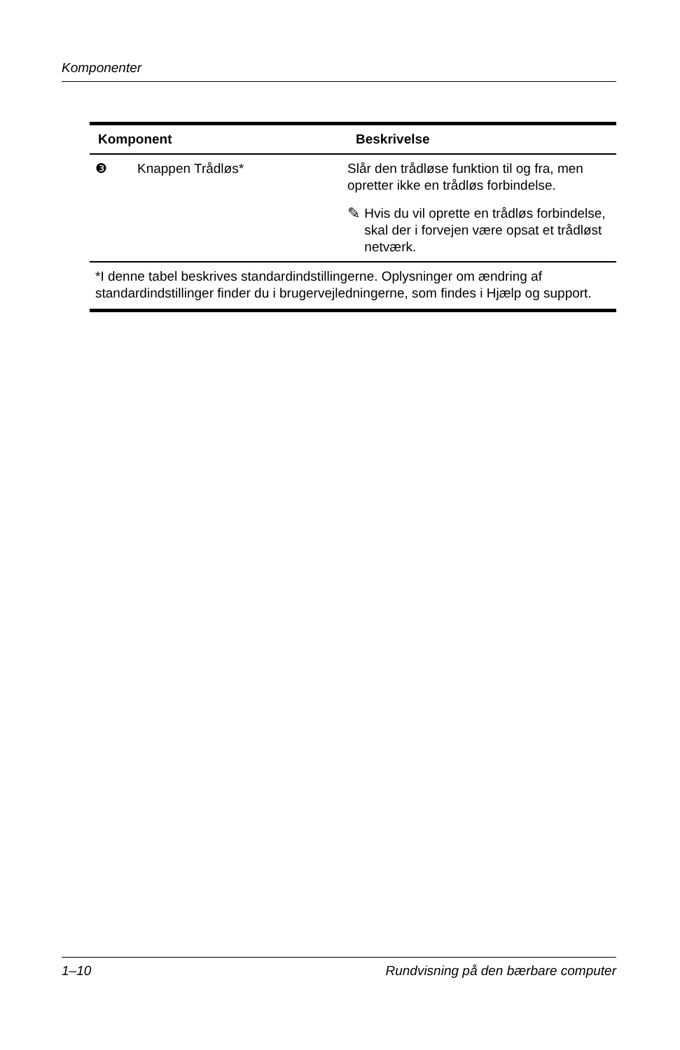Komponenter
| Komponent | | Beskrivelse |
| --- | --- | --- |
| ❸ | Knappen Trådløs* | Slår den trådløse funktion til og fra, men opretter ikke en trådløs forbindelse. ✎ Hvis du vil oprette en trådløs forbindelse, skal der i forvejen være opsat et trådløst netværk. |
| *I denne tabel beskrives standardindstillingerne. Oplysninger om ændring af standardindstillinger finder du i brugervejledningerne, som findes i Hjælp og support. | | |
1–10 Rundvisning på den bærbare computer